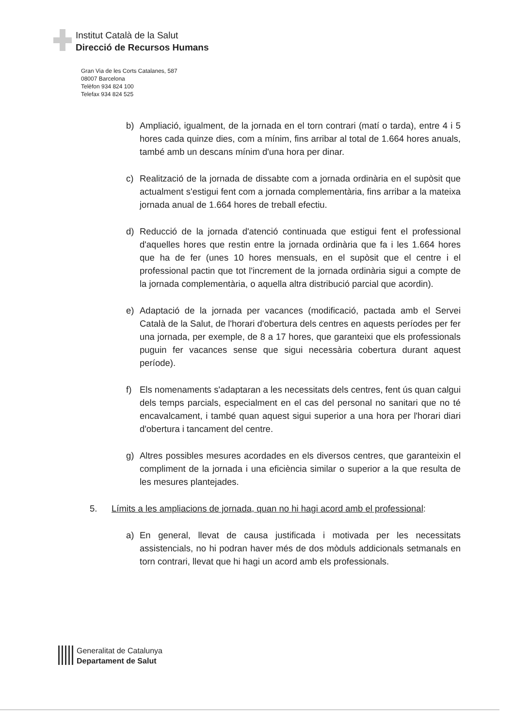Institut Català de la Salut
Direcció de Recursos Humans
Gran Via de les Corts Catalanes, 587
08007 Barcelona
Telèfon 934 824 100
Telefax 934 824 525
b) Ampliació, igualment, de la jornada en el torn contrari (matí o tarda), entre 4 i 5 hores cada quinze dies, com a mínim, fins arribar al total de 1.664 hores anuals, també amb un descans mínim d'una hora per dinar.
c) Realització de la jornada de dissabte com a jornada ordinària en el supòsit que actualment s'estigui fent com a jornada complementària, fins arribar a la mateixa jornada anual de 1.664 hores de treball efectiu.
d) Reducció de la jornada d'atenció continuada que estigui fent el professional d'aquelles hores que restin entre la jornada ordinària que fa i les 1.664 hores que ha de fer (unes 10 hores mensuals, en el supòsit que el centre i el professional pactin que tot l'increment de la jornada ordinària sigui a compte de la jornada complementària, o aquella altra distribució parcial que acordin).
e) Adaptació de la jornada per vacances (modificació, pactada amb el Servei Català de la Salut, de l'horari d'obertura dels centres en aquests períodes per fer una jornada, per exemple, de 8 a 17 hores, que garanteixi que els professionals puguin fer vacances sense que sigui necessària cobertura durant aquest període).
f) Els nomenaments s'adaptaran a les necessitats dels centres, fent ús quan calgui dels temps parcials, especialment en el cas del personal no sanitari que no té encavalcament, i també quan aquest sigui superior a una hora per l'horari diari d'obertura i tancament del centre.
g) Altres possibles mesures acordades en els diversos centres, que garanteixin el compliment de la jornada i una eficiència similar o superior a la que resulta de les mesures plantejades.
5. Límits a les ampliacions de jornada, quan no hi hagi acord amb el professional:
a) En general, llevat de causa justificada i motivada per les necessitats assistencials, no hi podran haver més de dos mòduls addicionals setmanals en torn contrari, llevat que hi hagi un acord amb els professionals.
Generalitat de Catalunya
Departament de Salut